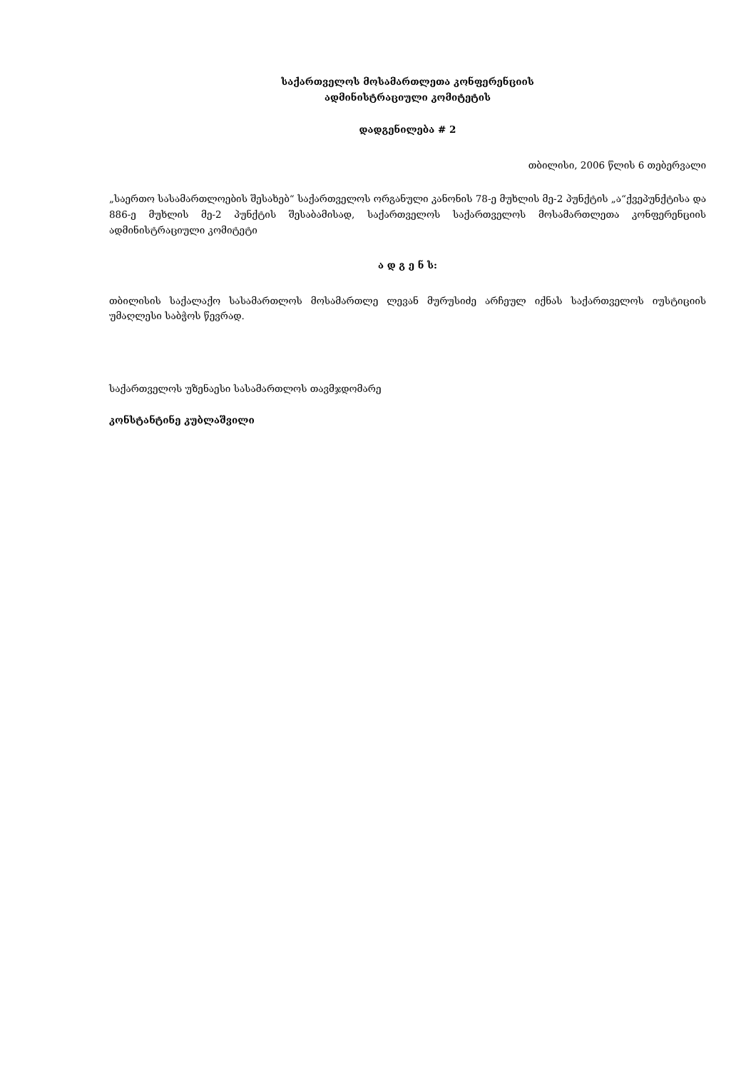საქართველოს მოსამართლეთა კონფერენციის
ადმინისტრაციული კომიტეტის
დადგენილება # 2
თბილისი, 2006 წლის 6 თებერვალი
„საერთო სასამართლოების შესახებ“ საქართველოს ორგანული კანონის 78-ე მუხლის მე-2 პუნქტის „ა“ქვეპუნქტისა და 886-ე მუხლის მე-2 პუნქტის შესაბამისად, საქართველოს საქართველოს მოსამართლეთა კონფერენციის ადმინისტრაციული კომიტეტი
ა დ გ ე ნ ს:
თბილისის საქალაქო სასამართლოს მოსამართლე ლევან მურუსიძე არჩეულ იქნას საქართველოს იუსტიციის უმაღლესი საბჭოს წევრად.
საქართველოს უზენაესი სასამართლოს თავმჯდომარე
კონსტანტინე კუბლაშვილი